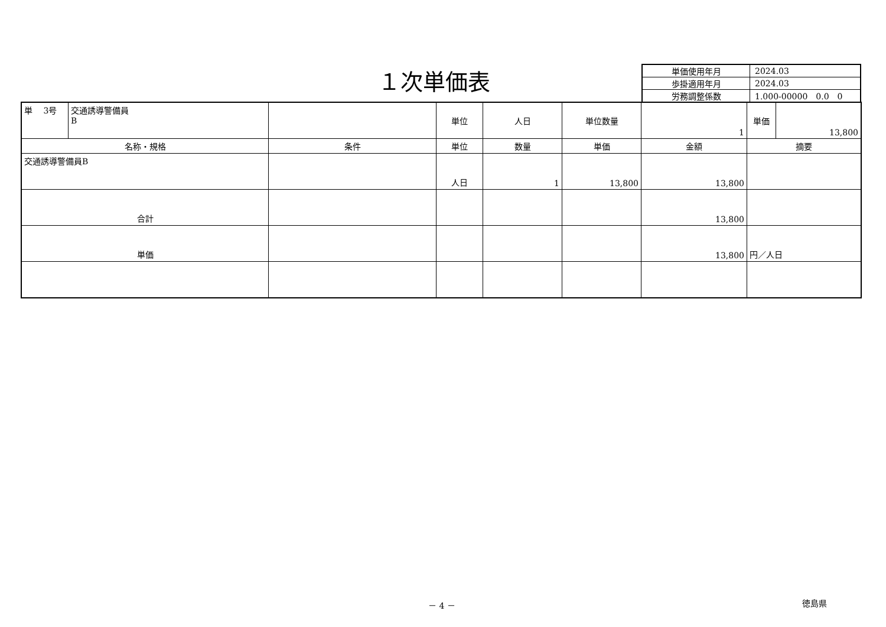１次単価表
| 単価使用年月 | 2024.03 |
| 歩掛適用年月 | 2024.03 |
| 労務調整係数 | 1.000-00000 0.0 0 |
| 単 3号 | 交通誘導警備員 B | | 単位 | 人日 | 単位数量 | 1 | 単価 | 13,800 |
| 名称・規格 | | 条件 | 単位 | 数量 | 単価 | 金額 | 摘要 | |
| 交通誘導警備員B | | | 人日 | 1 | 13,800 | 13,800 | | |
| 合計 | | | | | | 13,800 | | |
| 単価 | | | | | | 13,800 | 円／人日 | |
－ 4 － 徳島県